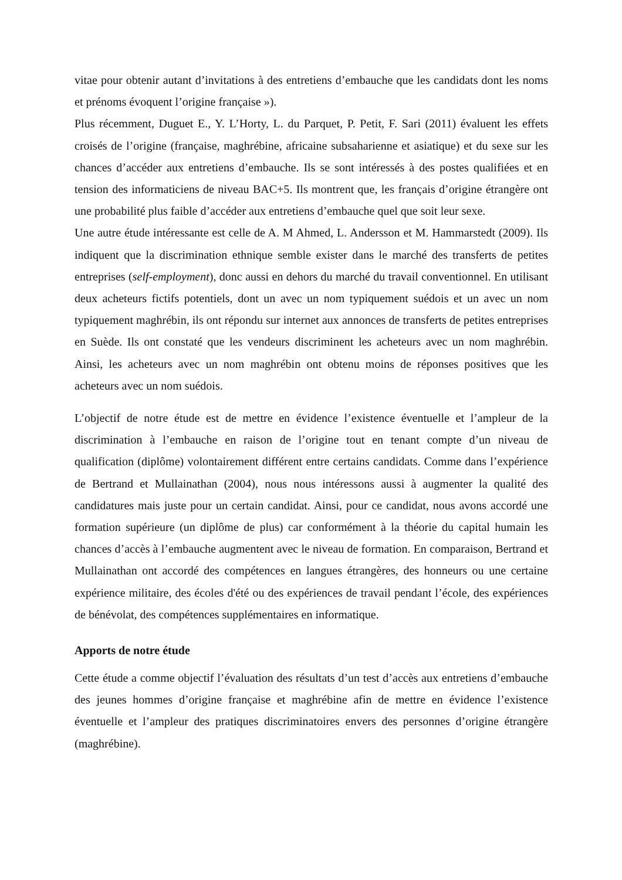vitae pour obtenir autant d’invitations à des entretiens d’embauche que les candidats dont les noms et prénoms évoquent l’origine française »).
Plus récemment, Duguet E., Y. L’Horty, L. du Parquet, P. Petit, F. Sari (2011) évaluent les effets croisés de l’origine (française, maghrébine, africaine subsaharienne et asiatique) et du sexe sur les chances d’accéder aux entretiens d’embauche. Ils se sont intéressés à des postes qualifiées et en tension des informaticiens de niveau BAC+5. Ils montrent que, les français d’origine étrangère ont une probabilité plus faible d’accéder aux entretiens d’embauche quel que soit leur sexe.
Une autre étude intéressante est celle de A. M Ahmed, L. Andersson et M. Hammarstedt (2009). Ils indiquent que la discrimination ethnique semble exister dans le marché des transferts de petites entreprises (self-employment), donc aussi en dehors du marché du travail conventionnel. En utilisant deux acheteurs fictifs potentiels, dont un avec un nom typiquement suédois et un avec un nom typiquement maghrébin, ils ont répondu sur internet aux annonces de transferts de petites entreprises en Suède. Ils ont constaté que les vendeurs discriminent les acheteurs avec un nom maghrébin. Ainsi, les acheteurs avec un nom maghrébin ont obtenu moins de réponses positives que les acheteurs avec un nom suédois.
L’objectif de notre étude est de mettre en évidence l’existence éventuelle et l’ampleur de la discrimination à l’embauche en raison de l’origine tout en tenant compte d’un niveau de qualification (diplôme) volontairement différent entre certains candidats. Comme dans l’expérience de Bertrand et Mullainathan (2004), nous nous intéressons aussi à augmenter la qualité des candidatures mais juste pour un certain candidat. Ainsi, pour ce candidat, nous avons accordé une formation supérieure (un diplôme de plus) car conformément à la théorie du capital humain les chances d’accès à l’embauche augmentent avec le niveau de formation. En comparaison, Bertrand et Mullainathan ont accordé des compétences en langues étrangères, des honneurs ou une certaine expérience militaire, des écoles d'été ou des expériences de travail pendant l’école, des expériences de bénévolat, des compétences supplémentaires en informatique.
Apports de notre étude
Cette étude a comme objectif l’évaluation des résultats d’un test d’accès aux entretiens d’embauche des jeunes hommes d’origine française et maghrébine afin de mettre en évidence l’existence éventuelle et l’ampleur des pratiques discriminatoires envers des personnes d’origine étrangère (maghrébine).